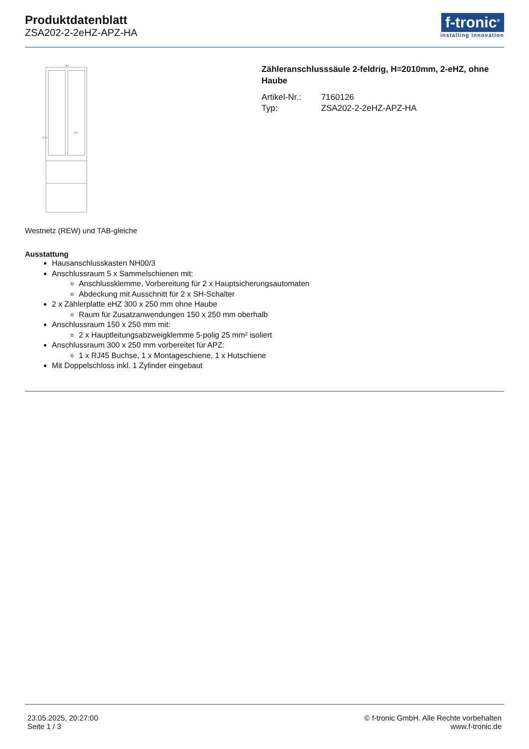Produktdatenblatt
ZSA202-2-2eHZ-APZ-HA
f-tronic<sup>®</sup>
installing innovation
583
2010
APZ
Zähleranschlusssäule 2-feldrig, H=2010mm, 2-eHZ, ohne Haube
| Artikel-Nr.: | 7160126 |
| Typ: | ZSA202-2-2eHZ-APZ-HA |
Westnetz (REW) und TAB-gleiche
Ausstattung
Hausanschlusskasten NH00/3
Anschlussraum 5 x Sammelschienen mit:
Anschlussklemme, Vorbereitung für 2 x Hauptsicherungsautomaten
Abdeckung mit Ausschnitt für 2 x SH-Schalter
2 x Zählerplatte eHZ 300 x 250 mm ohne Haube
Raum für Zusatzanwendungen 150 x 250 mm oberhalb
Anschlussraum 150 x 250 mm mit:
2 x Hauptleitungsabzweigklemme 5-polig 25 mm² isoliert
Anschlussraum 300 x 250 mm vorbereitet für APZ:
1 x RJ45 Buchse, 1 x Montageschiene, 1 x Hutschiene
Mit Doppelschloss inkl. 1 Zylinder eingebaut
23.05.2025, 20:27:00
Seite 1 / 3
© f-tronic GmbH. Alle Rechte vorbehalten
www.f-tronic.de